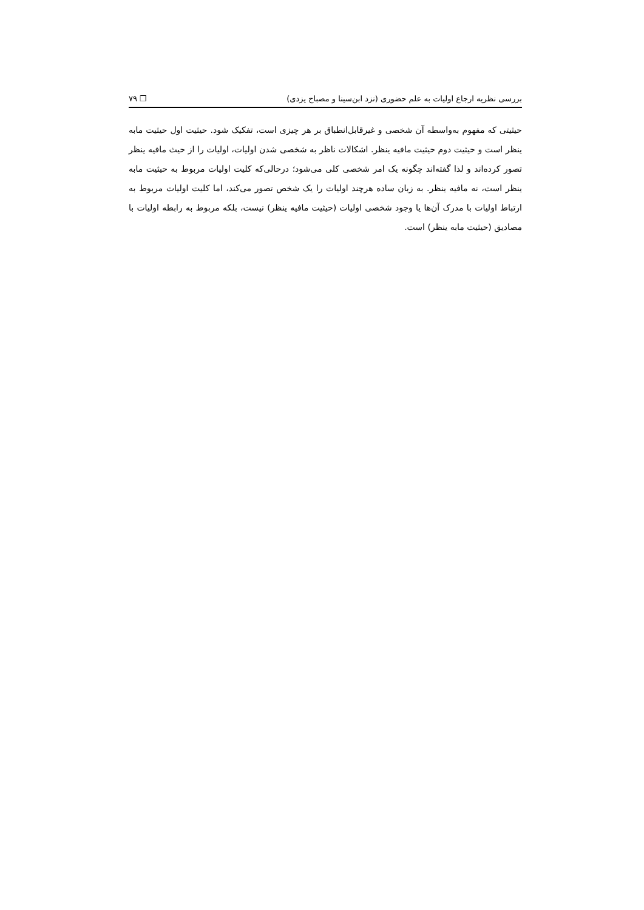بررسی نظریه ارجاع اولیات به علم حضوری (نزد ابن‌سینا و مصباح یزدی) ❐ ۷۹
حیثیتی که مفهوم به‌واسطه آن شخصی و غیرقابل‌انطباق بر هر چیزی است، تفکیک شود. حیثیت اول حیثیت مابه ینظر است و حیثیت دوم حیثیت مافیه ینظر. اشکالات ناظر به شخصی شدن اولیات، اولیات را از حیث مافیه ینظر تصور کرده‌اند و لذا گفته‌اند چگونه یک امر شخصی کلی می‌شود؛ درحالی‌که کلیت اولیات مربوط به حیثیت مابه ینظر است، نه مافیه ینظر. به زبان ساده هرچند اولیات را یک شخص تصور می‌کند، اما کلیت اولیات مربوط به ارتباط اولیات با مدرک آن‌ها یا وجود شخصی اولیات (حیثیت مافیه ینظر) نیست، بلکه مربوط به رابطه اولیات با مصادیق (حیثیت مابه ینظر) است.